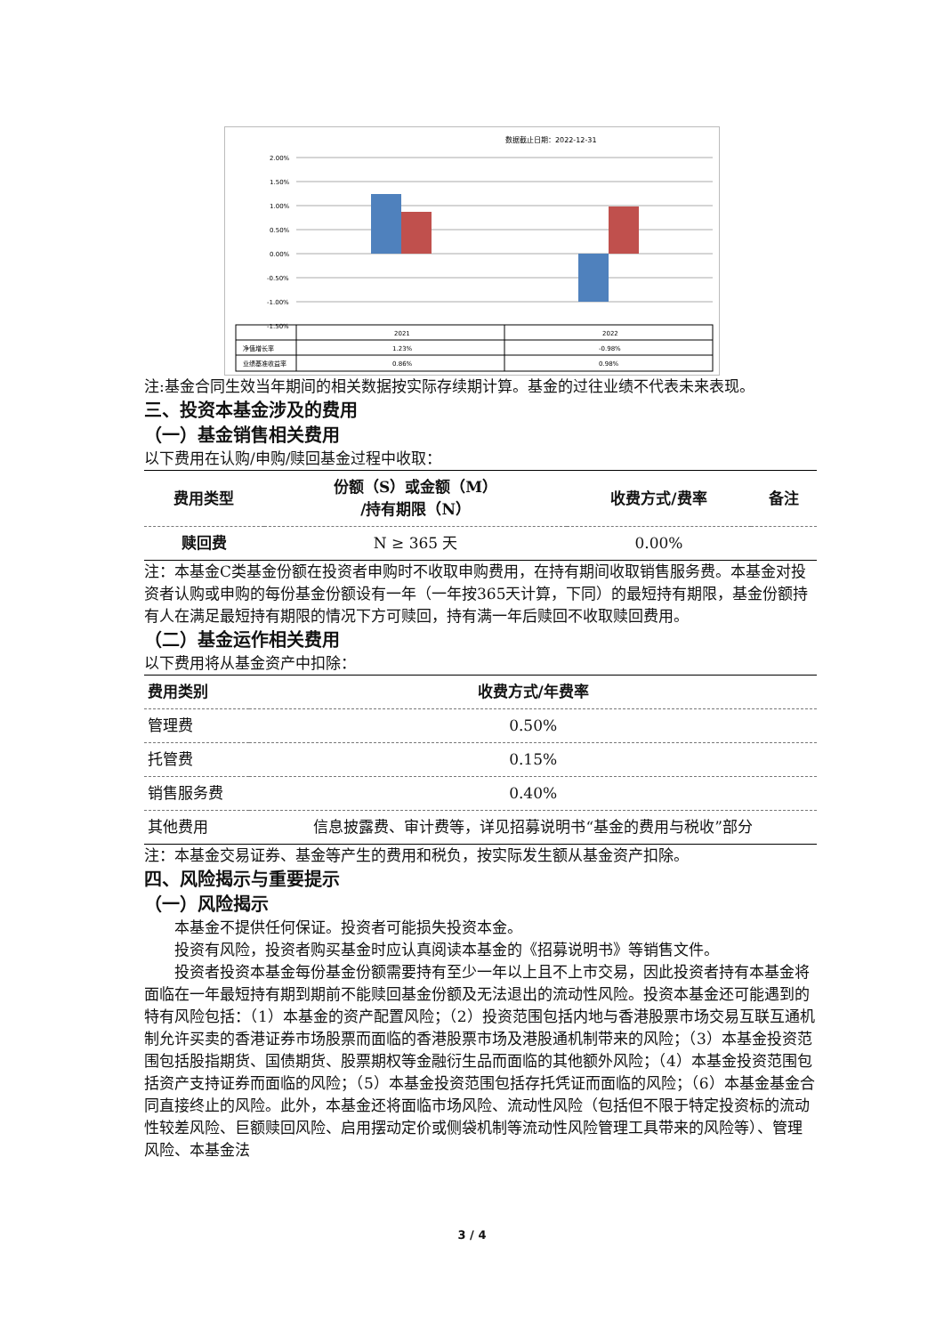数据截止日期：2022-12-31
2.00%
1.50%
1.00%
0.50%
0.00%
-0.50%
-1.00%
-1.50%
2021
2022
净值增长率
1.23%
-0.98%
业绩基准收益率
0.86%
0.98%
注:基金合同生效当年期间的相关数据按实际存续期计算。基金的过往业绩不代表未来表现。
三、投资本基金涉及的费用
（一）基金销售相关费用
以下费用在认购/申购/赎回基金过程中收取：
| 费用类型 | 份额（S）或金额（M） /持有期限（N） | 收费方式/费率 | 备注 |
| --- | --- | --- | --- |
| 赎回费 | N ≥ 365 天 | 0.00% | |
注：本基金C类基金份额在投资者申购时不收取申购费用，在持有期间收取销售服务费。本基金对投资者认购或申购的每份基金份额设有一年（一年按365天计算，下同）的最短持有期限，基金份额持有人在满足最短持有期限的情况下方可赎回，持有满一年后赎回不收取赎回费用。
（二）基金运作相关费用
以下费用将从基金资产中扣除：
| 费用类别 | 收费方式/年费率 |
| --- | --- |
| 管理费 | 0.50% |
| 托管费 | 0.15% |
| 销售服务费 | 0.40% |
| 其他费用 | 信息披露费、审计费等，详见招募说明书“基金的费用与税收”部分 |
注：本基金交易证券、基金等产生的费用和税负，按实际发生额从基金资产扣除。
四、风险揭示与重要提示
（一）风险揭示
本基金不提供任何保证。投资者可能损失投资本金。
投资有风险，投资者购买基金时应认真阅读本基金的《招募说明书》等销售文件。
投资者投资本基金每份基金份额需要持有至少一年以上且不上市交易，因此投资者持有本基金将面临在一年最短持有期到期前不能赎回基金份额及无法退出的流动性风险。投资本基金还可能遇到的特有风险包括：（1）本基金的资产配置风险；（2）投资范围包括内地与香港股票市场交易互联互通机制允许买卖的香港证券市场股票而面临的香港股票市场及港股通机制带来的风险；（3）本基金投资范围包括股指期货、国债期货、股票期权等金融衍生品而面临的其他额外风险；（4）本基金投资范围包括资产支持证券而面临的风险；（5）本基金投资范围包括存托凭证而面临的风险；（6）本基金基金合同直接终止的风险。此外，本基金还将面临市场风险、流动性风险（包括但不限于特定投资标的流动性较差风险、巨额赎回风险、启用摆动定价或侧袋机制等流动性风险管理工具带来的风险等）、管理风险、本基金法
3 / 4